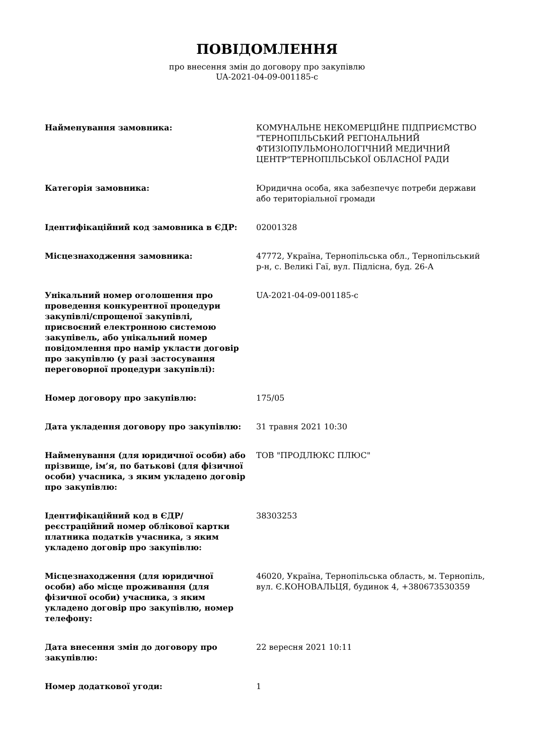ПОВІДОМЛЕННЯ
про внесення змін до договору про закупівлю
UA-2021-04-09-001185-c
| Найменування замовника: | КОМУНАЛЬНЕ НЕКОМЕРЦІЙНЕ ПІДПРИЄМСТВО "ТЕРНОПІЛЬСЬКИЙ РЕГІОНАЛЬНИЙ ФТИЗІОПУЛЬМОНОЛОГІЧНИЙ МЕДИЧНИЙ ЦЕНТР"ТЕРНОПІЛЬСЬКОЇ ОБЛАСНОЇ РАДИ |
| Категорія замовника: | Юридична особа, яка забезпечує потреби держави або територіальної громади |
| Ідентифікаційний код замовника в ЄДР: | 02001328 |
| Місцезнаходження замовника: | 47772, Україна, Тернопільська обл., Тернопільський р-н, с. Великі Гаї, вул. Підлісна, буд. 26-А |
| Унікальний номер оголошення про проведення конкурентної процедури закупівлі/спрощеної закупівлі, присвоєний електронною системою закупівель, або унікальний номер повідомлення про намір укласти договір про закупівлю (у разі застосування переговорної процедури закупівлі): | UA-2021-04-09-001185-c |
| Номер договору про закупівлю: | 175/05 |
| Дата укладення договору про закупівлю: | 31 травня 2021 10:30 |
| Найменування (для юридичної особи) або прізвище, ім’я, по батькові (для фізичної особи) учасника, з яким укладено договір про закупівлю: | ТОВ "ПРОДЛЮКС ПЛЮС" |
| Ідентифікаційний код в ЄДР/реєстраційний номер облікової картки платника податків учасника, з яким укладено договір про закупівлю: | 38303253 |
| Місцезнаходження (для юридичної особи) або місце проживання (для фізичної особи) учасника, з яким укладено договір про закупівлю, номер телефону: | 46020, Україна, Тернопільська область, м. Тернопіль, вул. Є.КОНОВАЛЬЦЯ, будинок 4, +380673530359 |
| Дата внесення змін до договору про закупівлю: | 22 вересня 2021 10:11 |
| Номер додаткової угоди: | 1 |